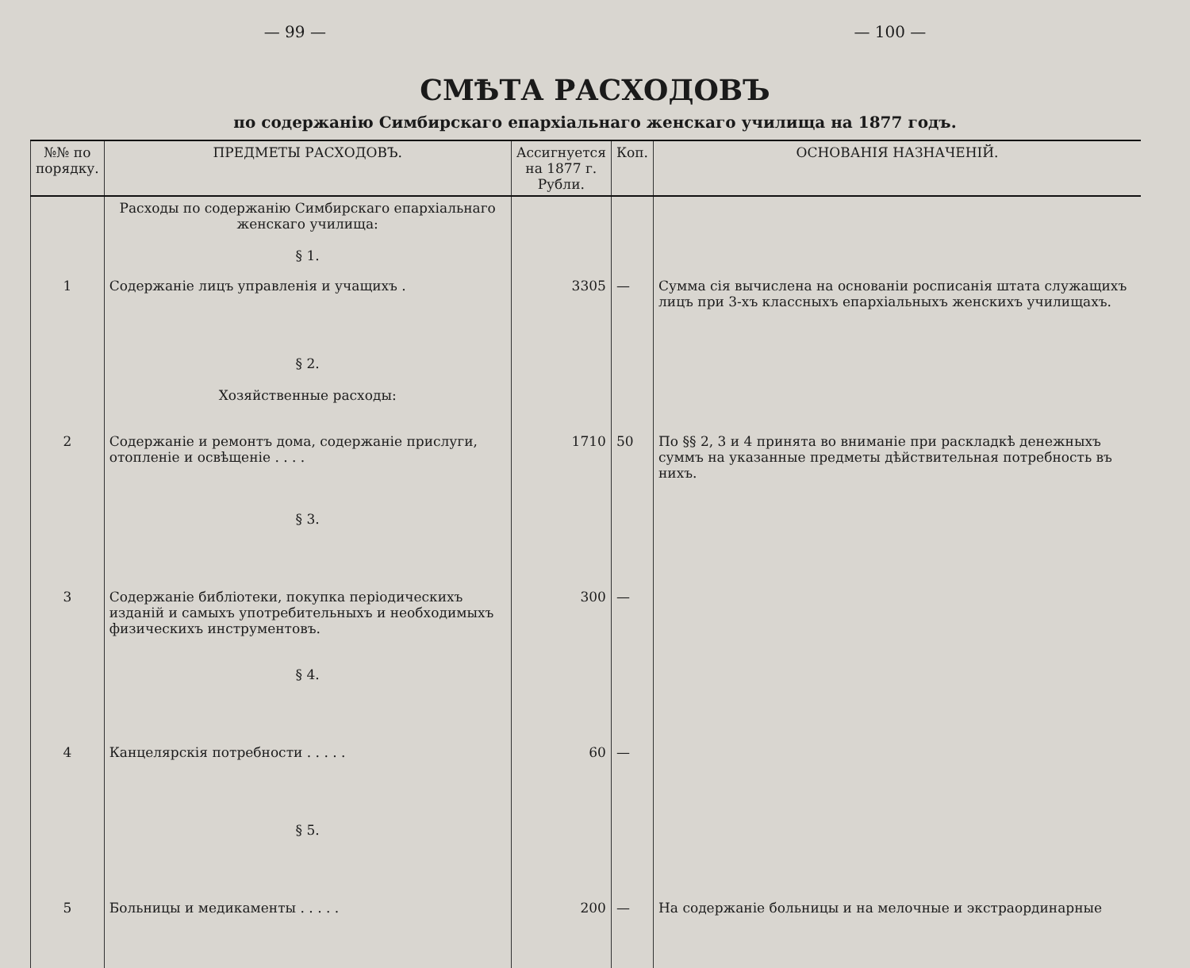— 99 — — 100 —
СМѢТА РАСХОДОВЪ
по содержанію Симбирскаго епархіальнаго женскаго училища на 1877 годъ.
| №№ по порядку. | ПРЕДМЕТЫ РАСХОДОВЪ. | Ассигнуется на 1877 г. Рубли. | Коп. | ОСНОВАНІЯ НАЗНАЧЕНІЙ. |
| --- | --- | --- | --- | --- |
| | Расходы по содержанію Симбирскаго епархіальнаго женскаго училища: § 1. | | | |
| 1 | Содержаніе лицъ управленія и учащихъ . | 3305 | — | Сумма сія вычислена на основаніи росписанія штата служащихъ лицъ при 3-хъ классныхъ епархіальныхъ женскихъ училищахъ. |
| | § 2. Хозяйственные расходы: | | | |
| 2 | Содержаніе и ремонтъ дома, содержаніе прислуги, отопленіе и освѣщеніе . . . . | 1710 | 50 | По §§ 2, 3 и 4 принята во вниманіе при раскладкѣ денежныхъ суммъ на указанные предметы дѣйствительная потребность въ нихъ. |
| | § 3. | | | |
| 3 | Содержаніе библіотеки, покупка періодическихъ изданій и самыхъ употребительныхъ и необходимыхъ физическихъ инструментовъ. | 300 | — | |
| | § 4. | | | |
| 4 | Канцелярскія потребности . . . . . | 60 | — | |
| | § 5. | | | |
| 5 | Больницы и медикаменты . . . . . | 200 | — | На содержаніе больницы и на мелочные и экстраординарные |